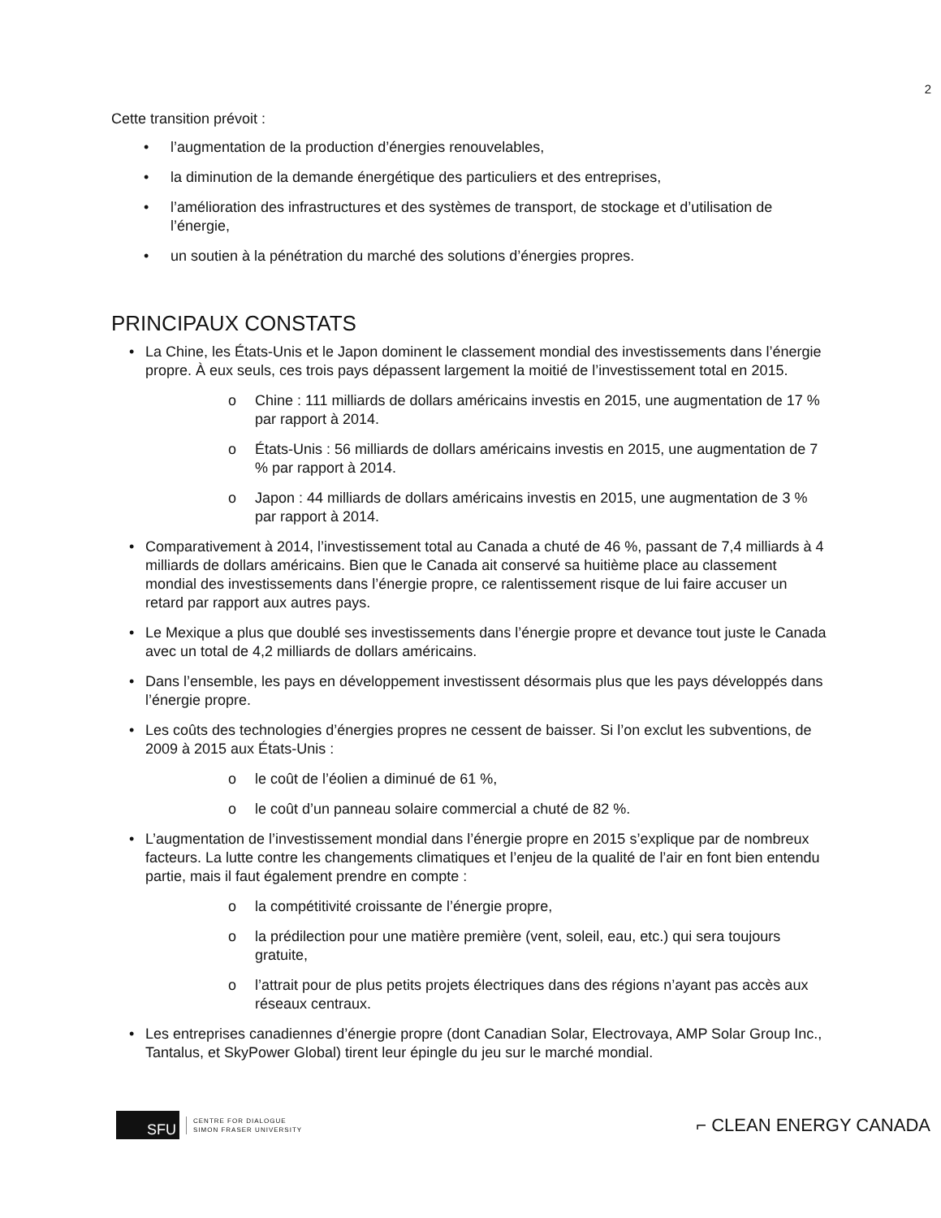2
Cette transition prévoit :
• l’augmentation de la production d’énergies renouvelables,
• la diminution de la demande énergétique des particuliers et des entreprises,
• l’amélioration des infrastructures et des systèmes de transport, de stockage et d’utilisation de l’énergie,
• un soutien à la pénétration du marché des solutions d’énergies propres.
PRINCIPAUX CONSTATS
• La Chine, les États-Unis et le Japon dominent le classement mondial des investissements dans l’énergie propre. À eux seuls, ces trois pays dépassent largement la moitié de l’investissement total en 2015.
o Chine : 111 milliards de dollars américains investis en 2015, une augmentation de 17 % par rapport à 2014.
o États-Unis : 56 milliards de dollars américains investis en 2015, une augmentation de 7 % par rapport à 2014.
o Japon : 44 milliards de dollars américains investis en 2015, une augmentation de 3 % par rapport à 2014.
• Comparativement à 2014, l’investissement total au Canada a chuté de 46 %, passant de 7,4 milliards à 4 milliards de dollars américains. Bien que le Canada ait conservé sa huitième place au classement mondial des investissements dans l’énergie propre, ce ralentissement risque de lui faire accuser un retard par rapport aux autres pays.
• Le Mexique a plus que doublé ses investissements dans l’énergie propre et devance tout juste le Canada avec un total de 4,2 milliards de dollars américains.
• Dans l’ensemble, les pays en développement investissent désormais plus que les pays développés dans l’énergie propre.
• Les coûts des technologies d’énergies propres ne cessent de baisser. Si l’on exclut les subventions, de 2009 à 2015 aux États-Unis :
o le coût de l’éolien a diminué de 61 %,
o le coût d’un panneau solaire commercial a chuté de 82 %.
• L’augmentation de l’investissement mondial dans l’énergie propre en 2015 s’explique par de nombreux facteurs. La lutte contre les changements climatiques et l’enjeu de la qualité de l’air en font bien entendu partie, mais il faut également prendre en compte :
o la compétitivité croissante de l’énergie propre,
o la prédilection pour une matière première (vent, soleil, eau, etc.) qui sera toujours gratuite,
o l’attrait pour de plus petits projets électriques dans des régions n’ayant pas accès aux réseaux centraux.
• Les entreprises canadiennes d’énergie propre (dont Canadian Solar, Electrovaya, AMP Solar Group Inc., Tantalus, et SkyPower Global) tirent leur épingle du jeu sur le marché mondial.
SFU
CENTRE FOR DIALOGUE
SIMON FRASER UNIVERSITY
⌐ CLEAN ENERGY CANADA